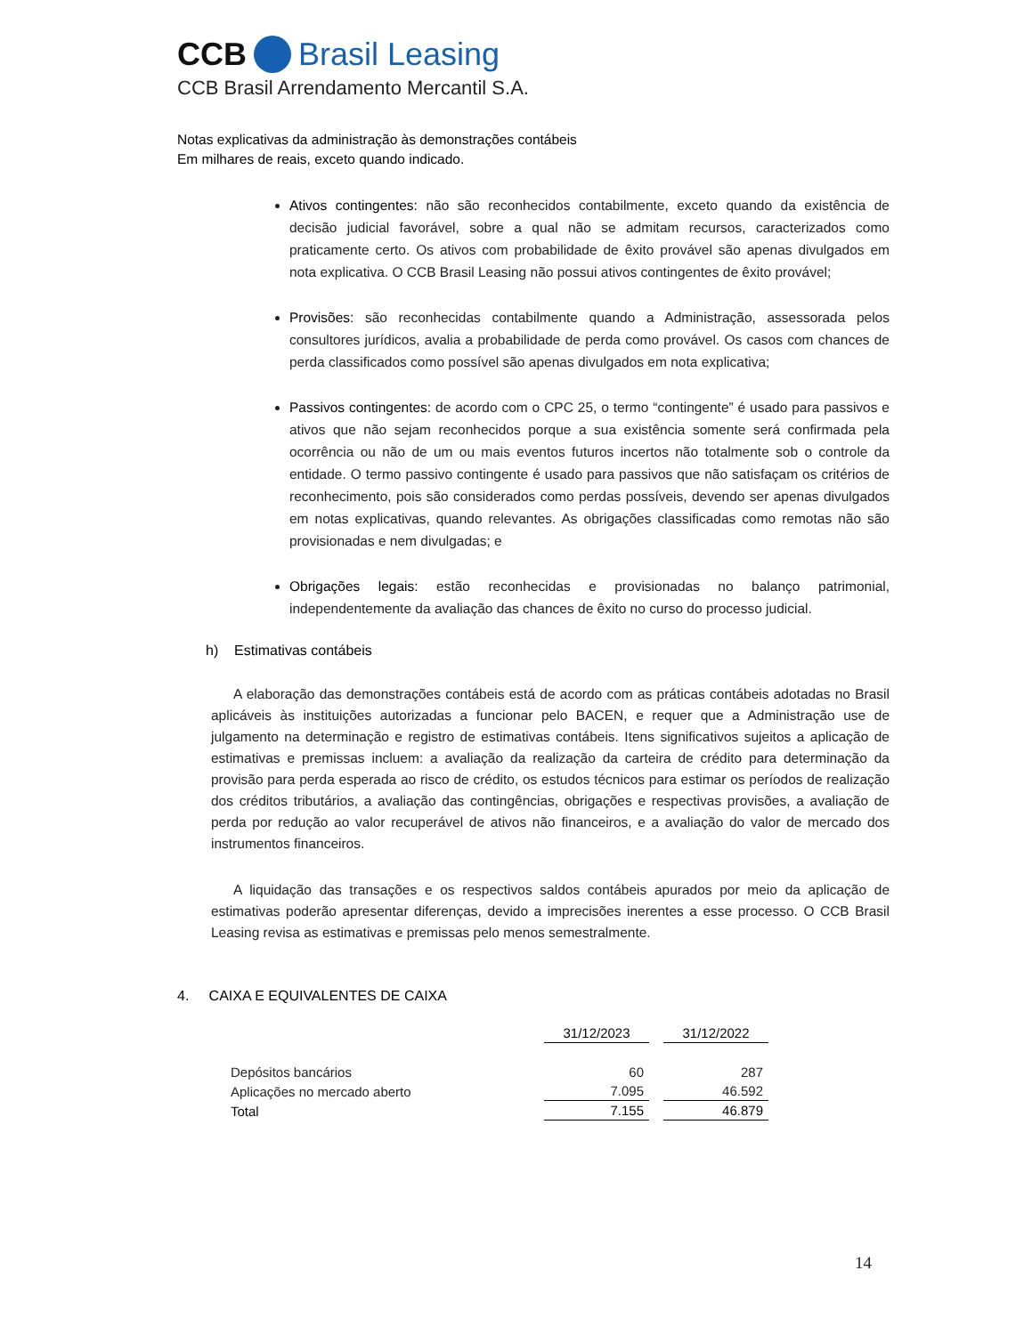CCB Brasil Leasing
CCB Brasil Arrendamento Mercantil S.A.
Notas explicativas da administração às demonstrações contábeis
Em milhares de reais, exceto quando indicado.
Ativos contingentes: não são reconhecidos contabilmente, exceto quando da existência de decisão judicial favorável, sobre a qual não se admitam recursos, caracterizados como praticamente certo. Os ativos com probabilidade de êxito provável são apenas divulgados em nota explicativa. O CCB Brasil Leasing não possui ativos contingentes de êxito provável;
Provisões: são reconhecidas contabilmente quando a Administração, assessorada pelos consultores jurídicos, avalia a probabilidade de perda como provável. Os casos com chances de perda classificados como possível são apenas divulgados em nota explicativa;
Passivos contingentes: de acordo com o CPC 25, o termo “contingente” é usado para passivos e ativos que não sejam reconhecidos porque a sua existência somente será confirmada pela ocorrência ou não de um ou mais eventos futuros incertos não totalmente sob o controle da entidade. O termo passivo contingente é usado para passivos que não satisfaçam os critérios de reconhecimento, pois são considerados como perdas possíveis, devendo ser apenas divulgados em notas explicativas, quando relevantes. As obrigações classificadas como remotas não são provisionadas e nem divulgadas; e
Obrigações legais: estão reconhecidas e provisionadas no balanço patrimonial, independentemente da avaliação das chances de êxito no curso do processo judicial.
h) Estimativas contábeis
A elaboração das demonstrações contábeis está de acordo com as práticas contábeis adotadas no Brasil aplicáveis às instituições autorizadas a funcionar pelo BACEN, e requer que a Administração use de julgamento na determinação e registro de estimativas contábeis. Itens significativos sujeitos a aplicação de estimativas e premissas incluem: a avaliação da realização da carteira de crédito para determinação da provisão para perda esperada ao risco de crédito, os estudos técnicos para estimar os períodos de realização dos créditos tributários, a avaliação das contingências, obrigações e respectivas provisões, a avaliação de perda por redução ao valor recuperável de ativos não financeiros, e a avaliação do valor de mercado dos instrumentos financeiros.
A liquidação das transações e os respectivos saldos contábeis apurados por meio da aplicação de estimativas poderão apresentar diferenças, devido a imprecisões inerentes a esse processo. O CCB Brasil Leasing revisa as estimativas e premissas pelo menos semestralmente.
4. CAIXA E EQUIVALENTES DE CAIXA
| | 31/12/2023 | 31/12/2022 |
| Depósitos bancários | 60 | 287 |
| Aplicações no mercado aberto | 7.095 | 46.592 |
| Total | 7.155 | 46.879 |
14